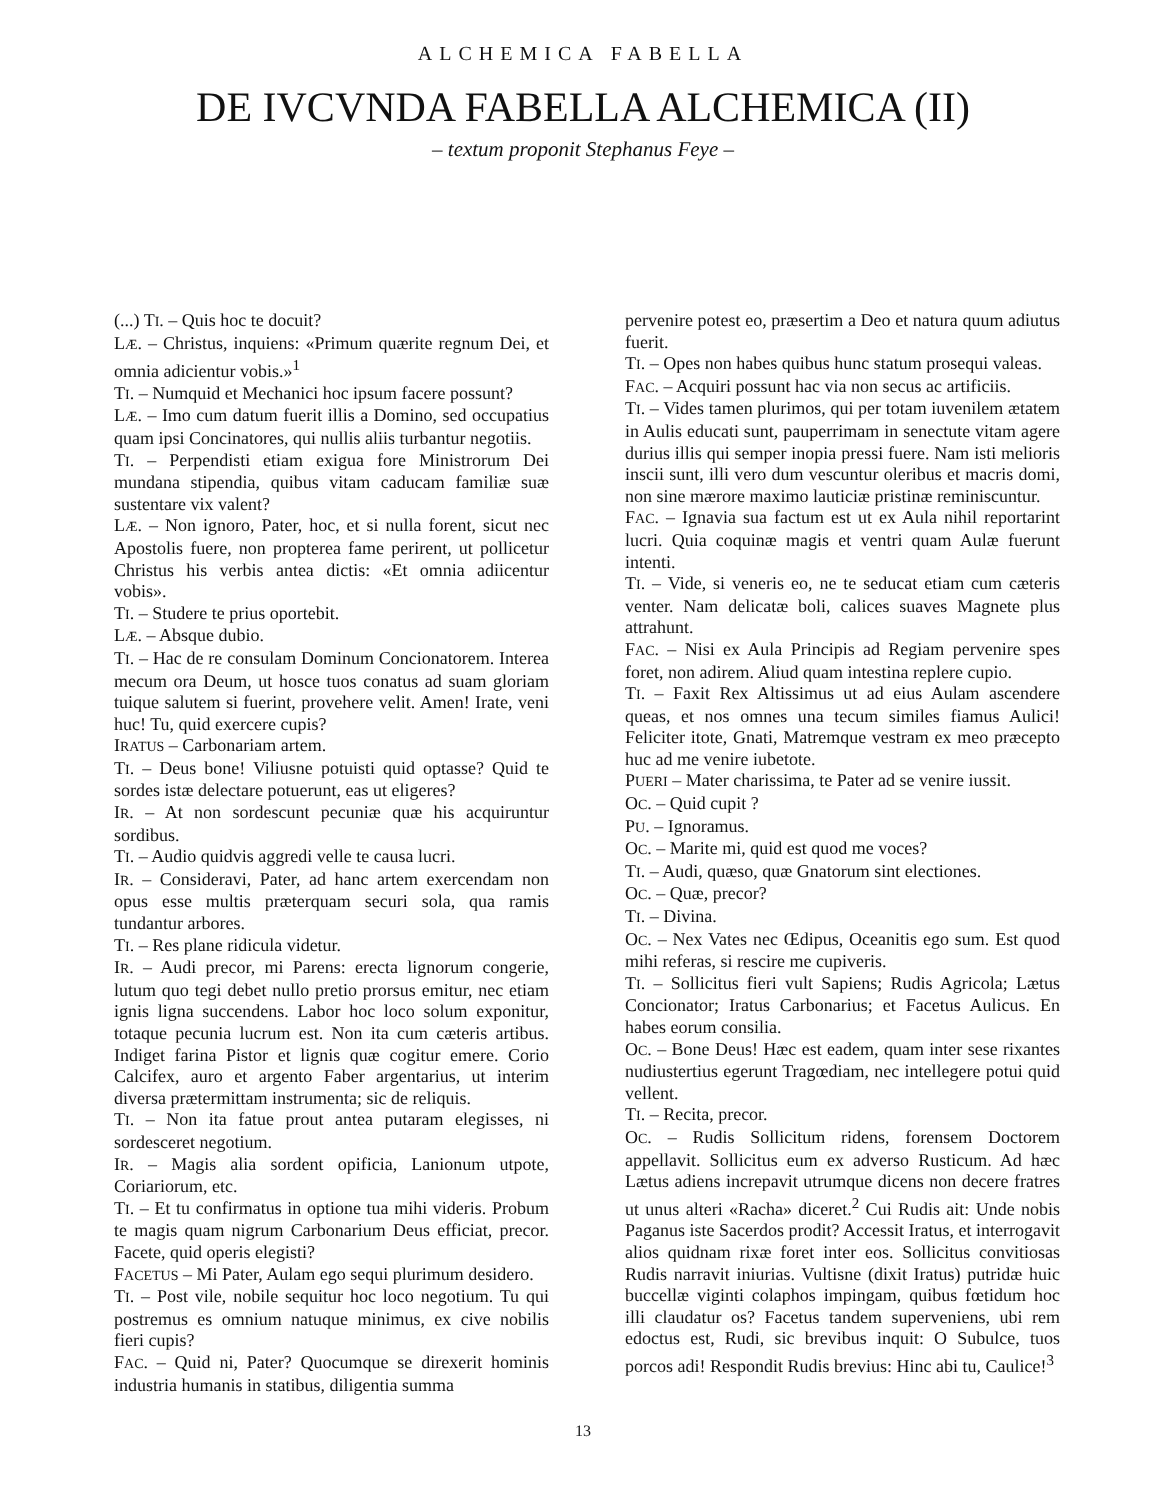ALCHEMICA FABELLA
DE IVCVNDA FABELLA ALCHEMICA (II)
– textum proponit Stephanus Feye –
(...) TI. – Quis hoc te docuit?
LÆ. – Christus, inquiens: «Primum quærite regnum Dei, et omnia adicientur vobis.»<sup>1</sup>
TI. – Numquid et Mechanici hoc ipsum facere possunt?
LÆ. – Imo cum datum fuerit illis a Domino, sed occupatius quam ipsi Concinatores, qui nullis aliis turbantur negotiis.
TI. – Perpendisti etiam exigua fore Ministrorum Dei mundana stipendia, quibus vitam caducam familiæ suæ sustentare vix valent?
LÆ. – Non ignoro, Pater, hoc, et si nulla forent, sicut nec Apostolis fuere, non propterea fame perirent, ut pollicetur Christus his verbis antea dictis: «Et omnia adiicentur vobis».
TI. – Studere te prius oportebit.
LÆ. – Absque dubio.
TI. – Hac de re consulam Dominum Concionatorem. Interea mecum ora Deum, ut hosce tuos conatus ad suam gloriam tuique salutem si fuerint, provehere velit. Amen! Irate, veni huc! Tu, quid exercere cupis?
IRATUS – Carbonariam artem.
TI. – Deus bone! Viliusne potuisti quid optasse? Quid te sordes istæ delectare potuerunt, eas ut eligeres?
IR. – At non sordescunt pecuniæ quæ his acquiruntur sordibus.
TI. – Audio quidvis aggredi velle te causa lucri.
IR. – Consideravi, Pater, ad hanc artem exercendam non opus esse multis præterquam securi sola, qua ramis tundantur arbores.
TI. – Res plane ridicula videtur.
IR. – Audi precor, mi Parens: erecta lignorum congerie, lutum quo tegi debet nullo pretio prorsus emitur, nec etiam ignis ligna succendens. Labor hoc loco solum exponitur, totaque pecunia lucrum est. Non ita cum cæteris artibus. Indiget farina Pistor et lignis quæ cogitur emere. Corio Calcifex, auro et argento Faber argentarius, ut interim diversa prætermittam instrumenta; sic de reliquis.
TI. – Non ita fatue prout antea putaram elegisses, ni sordesceret negotium.
IR. – Magis alia sordent opificia, Lanionum utpote, Coriariorum, etc.
TI. – Et tu confirmatus in optione tua mihi videris. Probum te magis quam nigrum Carbonarium Deus efficiat, precor. Facete, quid operis elegisti?
FACETUS – Mi Pater, Aulam ego sequi plurimum desidero.
TI. – Post vile, nobile sequitur hoc loco negotium. Tu qui postremus es omnium natuque minimus, ex cive nobilis fieri cupis?
FAC. – Quid ni, Pater? Quocumque se direxerit hominis industria humanis in statibus, diligentia summa
pervenire potest eo, præsertim a Deo et natura quum adiutus fuerit.
TI. – Opes non habes quibus hunc statum prosequi valeas.
FAC. – Acquiri possunt hac via non secus ac artificiis.
TI. – Vides tamen plurimos, qui per totam iuvenilem ætatem in Aulis educati sunt, pauperrimam in senectute vitam agere durius illis qui semper inopia pressi fuere. Nam isti melioris inscii sunt, illi vero dum vescuntur oleribus et macris domi, non sine mærore maximo lauticiæ pristinæ reminiscuntur.
FAC. – Ignavia sua factum est ut ex Aula nihil reportarint lucri. Quia coquinæ magis et ventri quam Aulæ fuerunt intenti.
TI. – Vide, si veneris eo, ne te seducat etiam cum cæteris venter. Nam delicatæ boli, calices suaves Magnete plus attrahunt.
FAC. – Nisi ex Aula Principis ad Regiam pervenire spes foret, non adirem. Aliud quam intestina replere cupio.
TI. – Faxit Rex Altissimus ut ad eius Aulam ascendere queas, et nos omnes una tecum similes fiamus Aulici! Feliciter itote, Gnati, Matremque vestram ex meo præcepto huc ad me venire iubetote.
PUERI – Mater charissima, te Pater ad se venire iussit.
OC. – Quid cupit ?
PU. – Ignoramus.
OC. – Marite mi, quid est quod me voces?
TI. – Audi, quæso, quæ Gnatorum sint electiones.
OC. – Quæ, precor?
TI. – Divina.
OC. – Nex Vates nec Œdipus, Oceanitis ego sum. Est quod mihi referas, si rescire me cupiveris.
TI. – Sollicitus fieri vult Sapiens; Rudis Agricola; Lætus Concionator; Iratus Carbonarius; et Facetus Aulicus. En habes eorum consilia.
OC. – Bone Deus! Hæc est eadem, quam inter sese rixantes nudiustertius egerunt Tragœdiam, nec intellegere potui quid vellent.
TI. – Recita, precor.
OC. – Rudis Sollicitum ridens, forensem Doctorem appellavit. Sollicitus eum ex adverso Rusticum. Ad hæc Lætus adiens increpavit utrumque dicens non decere fratres ut unus alteri «Racha» diceret.<sup>2</sup> Cui Rudis ait: Unde nobis Paganus iste Sacerdos prodit? Accessit Iratus, et interrogavit alios quidnam rixæ foret inter eos. Sollicitus convitiosas Rudis narravit iniurias. Vultisne (dixit Iratus) putridæ huic buccellæ viginti colaphos impingam, quibus fœtidum hoc illi claudatur os? Facetus tandem superveniens, ubi rem edoctus est, Rudi, sic brevibus inquit: O Subulce, tuos porcos adi! Respondit Rudis brevius: Hinc abi tu, Caulice!<sup>3</sup>
13